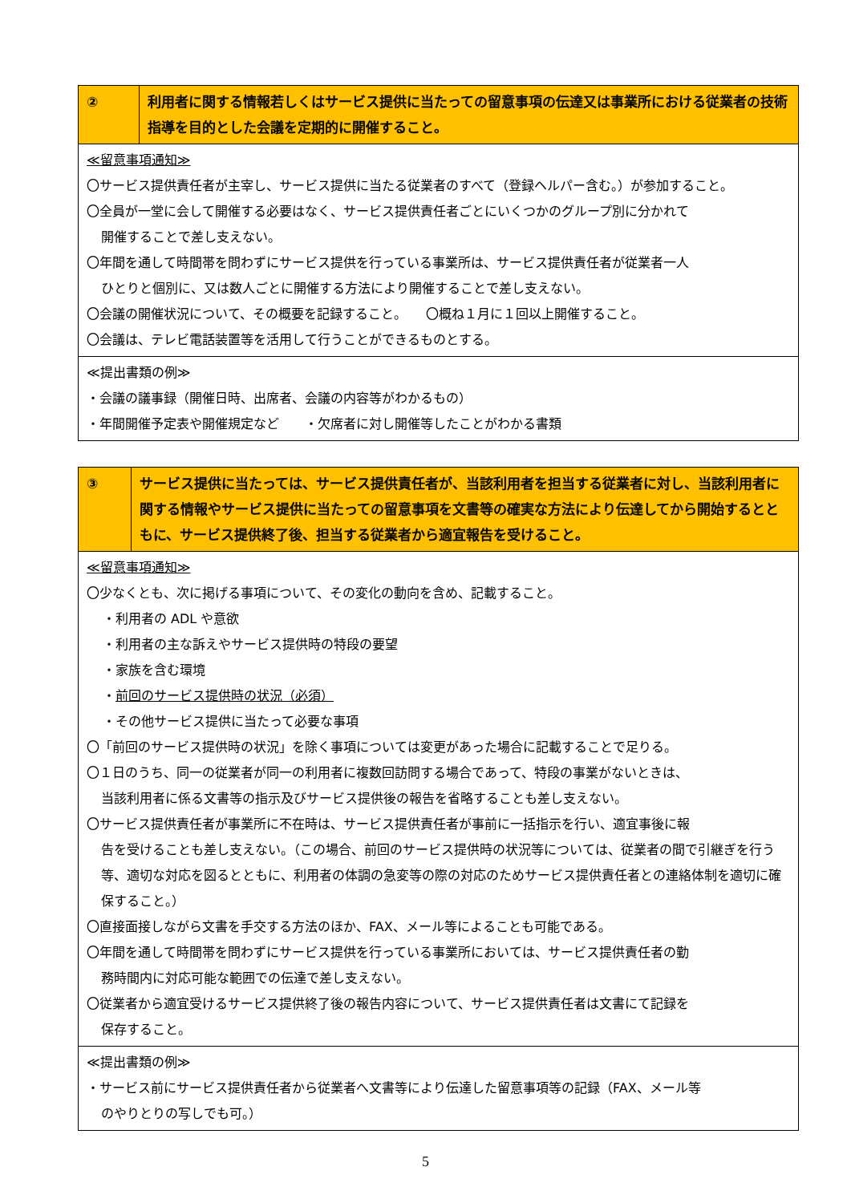| ② | 利用者に関する情報若しくはサービス提供に当たっての留意事項の伝達又は事業所における従業者の技術指導を目的とした会議を定期的に開催すること。 |
| ≪留意事項通知≫ 〇サービス提供責任者が主宰し、サービス提供に当たる従業者のすべて（登録ヘルパー含む。）が参加すること。 〇全員が一堂に会して開催する必要はなく、サービス提供責任者ごとにいくつかのグループ別に分かれて 開催することで差し支えない。 〇年間を通して時間帯を問わずにサービス提供を行っている事業所は、サービス提供責任者が従業者一人 ひとりと個別に、又は数人ごとに開催する方法により開催することで差し支えない。 〇会議の開催状況について、その概要を記録すること。 〇概ね１月に１回以上開催すること。 〇会議は、テレビ電話装置等を活用して行うことができるものとする。 | |
| ≪提出書類の例≫ ・会議の議事録（開催日時、出席者、会議の内容等がわかるもの） ・年間開催予定表や開催規定など ・欠席者に対し開催等したことがわかる書類 | |
| ③ | サービス提供に当たっては、サービス提供責任者が、当該利用者を担当する従業者に対し、当該利用者に関する情報やサービス提供に当たっての留意事項を文書等の確実な方法により伝達してから開始するとともに、サービス提供終了後、担当する従業者から適宜報告を受けること。 |
| ≪留意事項通知≫ 〇少なくとも、次に掲げる事項について、その変化の動向を含め、記載すること。 ・利用者の ADL や意欲 ・利用者の主な訴えやサービス提供時の特段の要望 ・家族を含む環境 ・ 前回のサービス提供時の状況（必須） ・その他サービス提供に当たって必要な事項 〇「前回のサービス提供時の状況」を除く事項については変更があった場合に記載することで足りる。 〇１日のうち、同一の従業者が同一の利用者に複数回訪問する場合であって、特段の事業がないときは、 当該利用者に係る文書等の指示及びサービス提供後の報告を省略することも差し支えない。 〇サービス提供責任者が事業所に不在時は、サービス提供責任者が事前に一括指示を行い、適宜事後に報 告を受けることも差し支えない。（この場合、前回のサービス提供時の状況等については、従業者の間で引継ぎを行う等、適切な対応を図るとともに、利用者の体調の急変等の際の対応のためサービス提供責任者との連絡体制を適切に確保すること。） 〇直接面接しながら文書を手交する方法のほか、FAX、メール等によることも可能である。 〇年間を通して時間帯を問わずにサービス提供を行っている事業所においては、サービス提供責任者の勤 務時間内に対応可能な範囲での伝達で差し支えない。 〇従業者から適宜受けるサービス提供終了後の報告内容について、サービス提供責任者は文書にて記録を 保存すること。 | |
| ≪提出書類の例≫ ・サービス前にサービス提供責任者から従業者へ文書等により伝達した留意事項等の記録（FAX、メール等 のやりとりの写しでも可。） | |
5